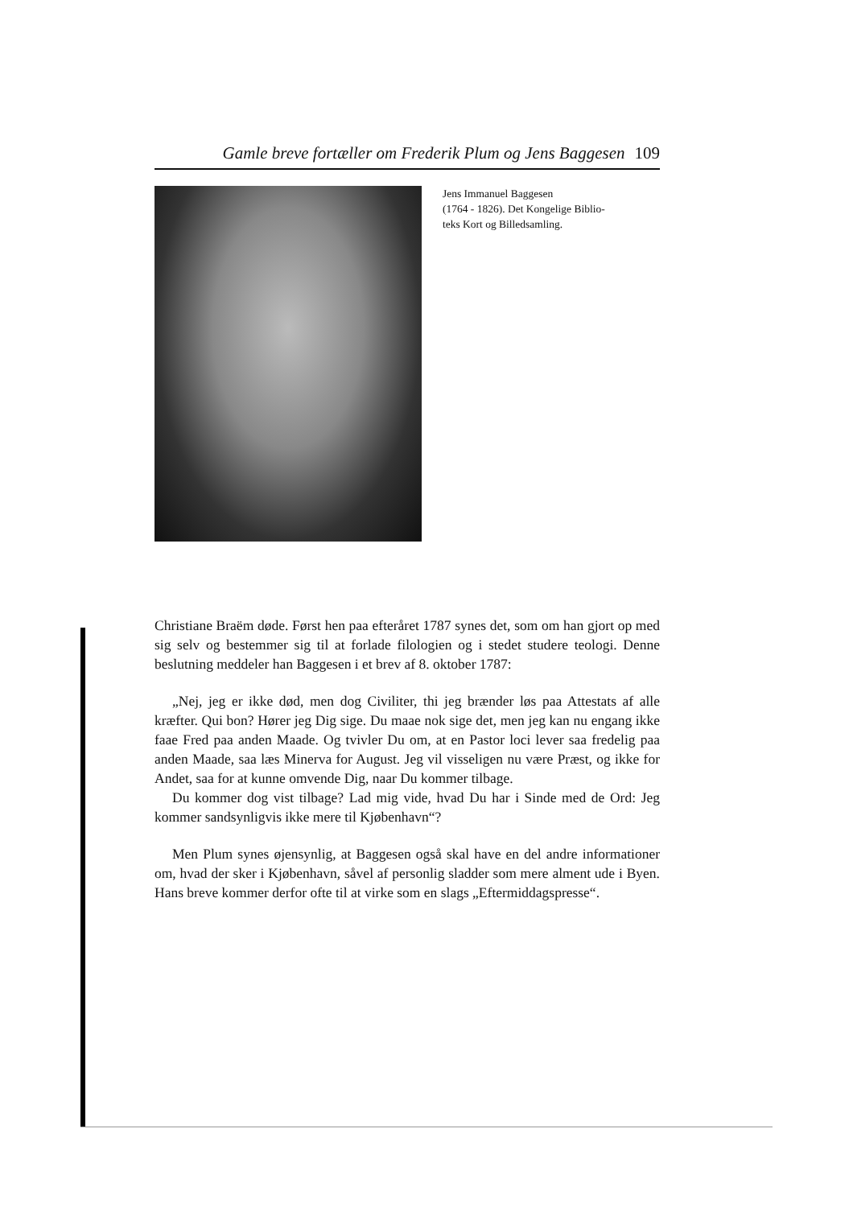Gamle breve fortæller om Frederik Plum og Jens Baggesen 109
Jens Immanuel Baggesen
(1764 - 1826). Det Kongelige Biblio-
teks Kort og Billedsamling.
Christiane Braëm døde. Først hen paa efteråret 1787 synes det, som om han gjort op med sig selv og bestemmer sig til at forlade filologien og i stedet studere teologi. Denne beslutning meddeler han Baggesen i et brev af 8. oktober 1787:
„Nej, jeg er ikke død, men dog Civiliter, thi jeg brænder løs paa Attestats af alle kræfter. Qui bon? Hører jeg Dig sige. Du maae nok sige det, men jeg kan nu engang ikke faae Fred paa anden Maade. Og tvivler Du om, at en Pastor loci lever saa fredelig paa anden Maade, saa læs Minerva for August. Jeg vil visseligen nu være Præst, og ikke for Andet, saa for at kunne omvende Dig, naar Du kommer tilbage.
Du kommer dog vist tilbage? Lad mig vide, hvad Du har i Sinde med de Ord: Jeg kommer sandsynligvis ikke mere til Kjøbenhavn“?
Men Plum synes øjensynlig, at Baggesen også skal have en del andre informationer om, hvad der sker i Kjøbenhavn, såvel af personlig sladder som mere alment ude i Byen. Hans breve kommer derfor ofte til at virke som en slags „Eftermiddagspresse“.